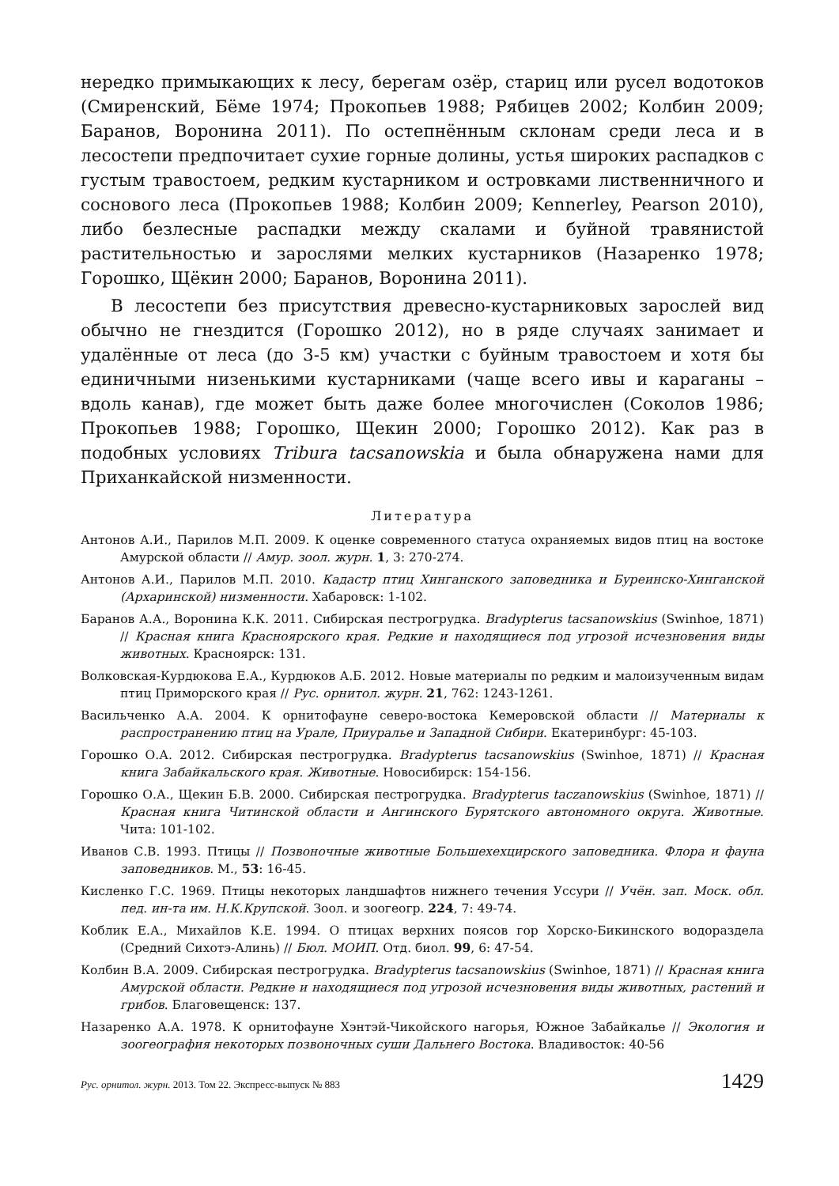нередко примыкающих к лесу, берегам озёр, стариц или русел водотоков (Смиренский, Бёме 1974; Прокопьев 1988; Рябицев 2002; Колбин 2009; Баранов, Воронина 2011). По остепнённым склонам среди леса и в лесостепи предпочитает сухие горные долины, устья широких распадков с густым травостоем, редким кустарником и островками лиственничного и соснового леса (Прокопьев 1988; Колбин 2009; Kennerley, Pearson 2010), либо безлесные распадки между скалами и буйной травянистой растительностью и зарослями мелких кустарников (Назаренко 1978; Горошко, Щёкин 2000; Баранов, Воронина 2011).
В лесостепи без присутствия древесно-кустарниковых зарослей вид обычно не гнездится (Горошко 2012), но в ряде случаях занимает и удалённые от леса (до 3-5 км) участки с буйным травостоем и хотя бы единичными низенькими кустарниками (чаще всего ивы и караганы – вдоль канав), где может быть даже более многочислен (Соколов 1986; Прокопьев 1988; Горошко, Щекин 2000; Горошко 2012). Как раз в подобных условиях Tribura tacsanowskia и была обнаружена нами для Приханкайской низменности.
Литература
Антонов А.И., Парилов М.П. 2009. К оценке современного статуса охраняемых видов птиц на востоке Амурской области // Амур. зоол. журн. 1, 3: 270-274.
Антонов А.И., Парилов М.П. 2010. Кадастр птиц Хинганского заповедника и Буреинско-Хинганской (Архаринской) низменности. Хабаровск: 1-102.
Баранов А.А., Воронина К.К. 2011. Сибирская пестрогрудка. Bradypterus tacsanowskius (Swinhoe, 1871) // Красная книга Красноярского края. Редкие и находящиеся под угрозой исчезновения виды животных. Красноярск: 131.
Волковская-Курдюкова Е.А., Курдюков А.Б. 2012. Новые материалы по редким и малоизученным видам птиц Приморского края // Рус. орнитол. журн. 21, 762: 1243-1261.
Васильченко А.А. 2004. К орнитофауне северо-востока Кемеровской области // Материалы к распространению птиц на Урале, Приуралье и Западной Сибири. Екатеринбург: 45-103.
Горошко О.А. 2012. Сибирская пестрогрудка. Bradypterus tacsanowskius (Swinhoe, 1871) // Красная книга Забайкальского края. Животные. Новосибирск: 154-156.
Горошко О.А., Щекин Б.В. 2000. Сибирская пестрогрудка. Bradypterus taczanowskius (Swinhoe, 1871) // Красная книга Читинской области и Ангинского Бурятского автономного округа. Животные. Чита: 101-102.
Иванов С.В. 1993. Птицы // Позвоночные животные Большехехцирского заповедника. Флора и фауна заповедников. М., 53: 16-45.
Кисленко Г.С. 1969. Птицы некоторых ландшафтов нижнего течения Уссури // Учён. зап. Моск. обл. пед. ин-та им. Н.К.Крупской. Зоол. и зоогеогр. 224, 7: 49-74.
Коблик Е.А., Михайлов К.Е. 1994. О птицах верхних поясов гор Хорско-Бикинского водораздела (Средний Сихотэ-Алинь) // Бюл. МОИП. Отд. биол. 99, 6: 47-54.
Колбин В.А. 2009. Сибирская пестрогрудка. Bradypterus tacsanowskius (Swinhoe, 1871) // Красная книга Амурской области. Редкие и находящиеся под угрозой исчезновения виды животных, растений и грибов. Благовещенск: 137.
Назаренко А.А. 1978. К орнитофауне Хэнтэй-Чикойского нагорья, Южное Забайкалье // Экология и зоогеография некоторых позвоночных суши Дальнего Востока. Владивосток: 40-56
Рус. орнитол. журн. 2013. Том 22. Экспресс-выпуск № 883 1429